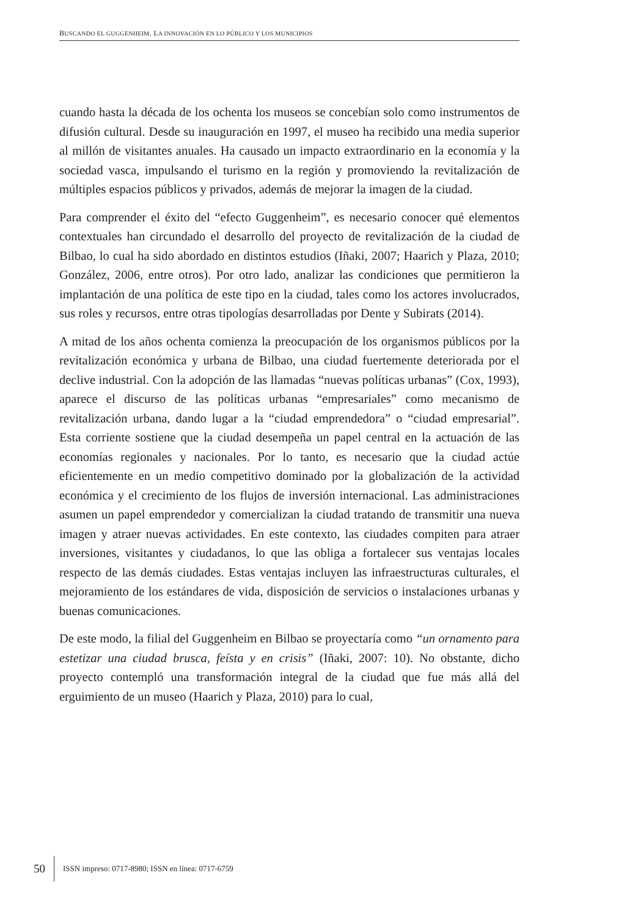BUSCANDO EL GUGGENHEIM. LA INNOVACIÓN EN LO PÚBLICO Y LOS MUNICIPIOS
cuando hasta la década de los ochenta los museos se concebían solo como instrumentos de difusión cultural. Desde su inauguración en 1997, el museo ha recibido una media superior al millón de visitantes anuales. Ha causado un impacto extraordinario en la economía y la sociedad vasca, impulsando el turismo en la región y promoviendo la revitalización de múltiples espacios públicos y privados, además de mejorar la imagen de la ciudad.
Para comprender el éxito del “efecto Guggenheim”, es necesario conocer qué elementos contextuales han circundado el desarrollo del proyecto de revitalización de la ciudad de Bilbao, lo cual ha sido abordado en distintos estudios (Iñaki, 2007; Haarich y Plaza, 2010; González, 2006, entre otros). Por otro lado, analizar las condiciones que permitieron la implantación de una política de este tipo en la ciudad, tales como los actores involucrados, sus roles y recursos, entre otras tipologías desarrolladas por Dente y Subirats (2014).
A mitad de los años ochenta comienza la preocupación de los organismos públicos por la revitalización económica y urbana de Bilbao, una ciudad fuertemente deteriorada por el declive industrial. Con la adopción de las llamadas “nuevas políticas urbanas” (Cox, 1993), aparece el discurso de las políticas urbanas “empresariales” como mecanismo de revitalización urbana, dando lugar a la “ciudad emprendedora” o “ciudad empresarial”. Esta corriente sostiene que la ciudad desempeña un papel central en la actuación de las economías regionales y nacionales. Por lo tanto, es necesario que la ciudad actúe eficientemente en un medio competitivo dominado por la globalización de la actividad económica y el crecimiento de los flujos de inversión internacional. Las administraciones asumen un papel emprendedor y comercializan la ciudad tratando de transmitir una nueva imagen y atraer nuevas actividades. En este contexto, las ciudades compiten para atraer inversiones, visitantes y ciudadanos, lo que las obliga a fortalecer sus ventajas locales respecto de las demás ciudades. Estas ventajas incluyen las infraestructuras culturales, el mejoramiento de los estándares de vida, disposición de servicios o instalaciones urbanas y buenas comunicaciones.
De este modo, la filial del Guggenheim en Bilbao se proyectaría como “un ornamento para estetizar una ciudad brusca, feísta y en crisis” (Iñaki, 2007: 10). No obstante, dicho proyecto contempló una transformación integral de la ciudad que fue más allá del erguimiento de un museo (Haarich y Plaza, 2010) para lo cual,
50 ISSN impreso: 0717-8980; ISSN en línea: 0717-6759